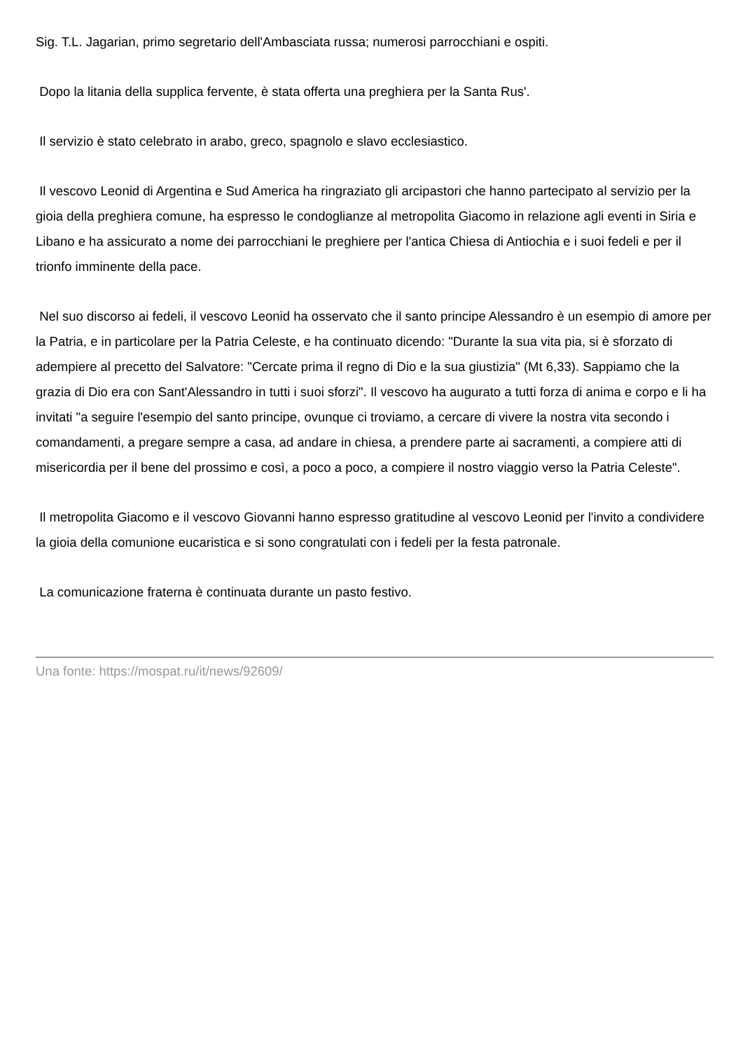Sig. T.L. Jagarian, primo segretario dell'Ambasciata russa; numerosi parrocchiani e ospiti.
Dopo la litania della supplica fervente, è stata offerta una preghiera per la Santa Rus'.
Il servizio è stato celebrato in arabo, greco, spagnolo e slavo ecclesiastico.
Il vescovo Leonid di Argentina e Sud America ha ringraziato gli arcipastori che hanno partecipato al servizio per la gioia della preghiera comune, ha espresso le condoglianze al metropolita Giacomo in relazione agli eventi in Siria e Libano e ha assicurato a nome dei parrocchiani le preghiere per l'antica Chiesa di Antiochia e i suoi fedeli e per il trionfo imminente della pace.
Nel suo discorso ai fedeli, il vescovo Leonid ha osservato che il santo principe Alessandro è un esempio di amore per la Patria, e in particolare per la Patria Celeste, e ha continuato dicendo: "Durante la sua vita pia, si è sforzato di adempiere al precetto del Salvatore: "Cercate prima il regno di Dio e la sua giustizia" (Mt 6,33). Sappiamo che la grazia di Dio era con Sant'Alessandro in tutti i suoi sforzi". Il vescovo ha augurato a tutti forza di anima e corpo e li ha invitati "a seguire l'esempio del santo principe, ovunque ci troviamo, a cercare di vivere la nostra vita secondo i comandamenti, a pregare sempre a casa, ad andare in chiesa, a prendere parte ai sacramenti, a compiere atti di misericordia per il bene del prossimo e così, a poco a poco, a compiere il nostro viaggio verso la Patria Celeste".
Il metropolita Giacomo e il vescovo Giovanni hanno espresso gratitudine al vescovo Leonid per l'invito a condividere la gioia della comunione eucaristica e si sono congratulati con i fedeli per la festa patronale.
La comunicazione fraterna è continuata durante un pasto festivo.
Una fonte: https://mospat.ru/it/news/92609/